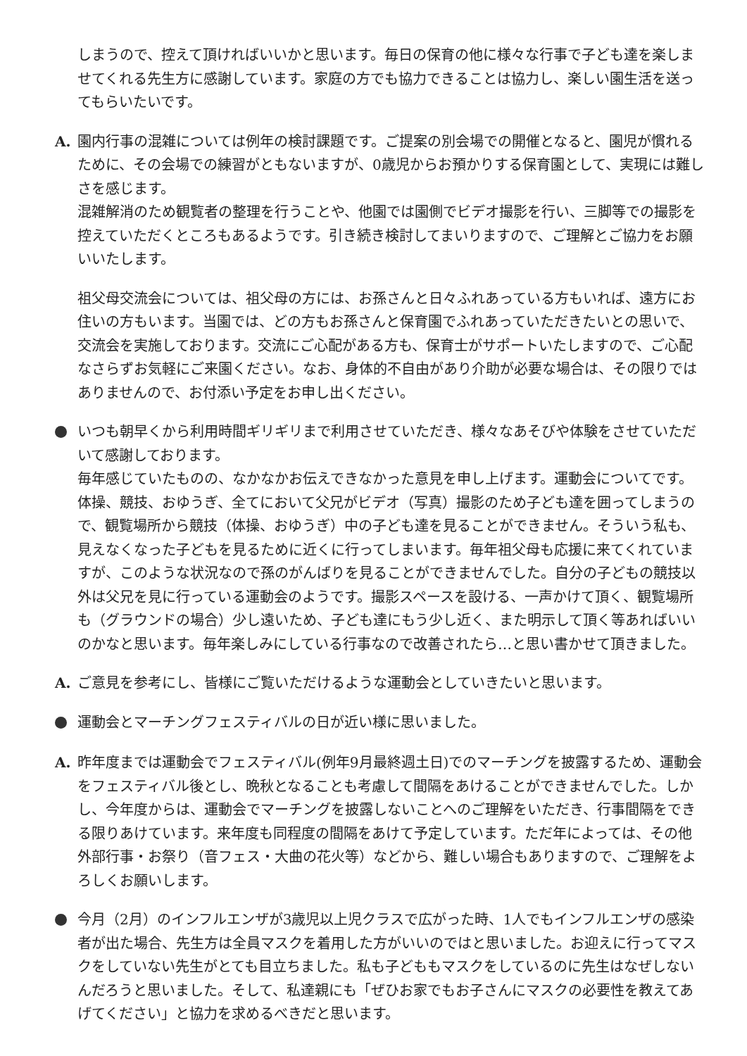しまうので、控えて頂ければいいかと思います。毎日の保育の他に様々な行事で子ども達を楽しませてくれる先生方に感謝しています。家庭の方でも協力できることは協力し、楽しい園生活を送ってもらいたいです。
A. 園内行事の混雑については例年の検討課題です。ご提案の別会場での開催となると、園児が慣れるために、その会場での練習がともないますが、0歳児からお預かりする保育園として、実現には難しさを感じます。
混雑解消のため観覧者の整理を行うことや、他園では園側でビデオ撮影を行い、三脚等での撮影を控えていただくところもあるようです。引き続き検討してまいりますので、ご理解とご協力をお願いいたします。
祖父母交流会については、祖父母の方には、お孫さんと日々ふれあっている方もいれば、遠方にお住いの方もいます。当園では、どの方もお孫さんと保育園でふれあっていただきたいとの思いで、交流会を実施しております。交流にご心配がある方も、保育士がサポートいたしますので、ご心配なさらずお気軽にご来園ください。なお、身体的不自由があり介助が必要な場合は、その限りではありませんので、お付添い予定をお申し出ください。
いつも朝早くから利用時間ギリギリまで利用させていただき、様々なあそびや体験をさせていただいて感謝しております。
毎年感じていたものの、なかなかお伝えできなかった意見を申し上げます。運動会についてです。体操、競技、おゆうぎ、全てにおいて父兄がビデオ（写真）撮影のため子ども達を囲ってしまうので、観覧場所から競技（体操、おゆうぎ）中の子ども達を見ることができません。そういう私も、見えなくなった子どもを見るために近くに行ってしまいます。毎年祖父母も応援に来てくれていますが、このような状況なので孫のがんばりを見ることができませんでした。自分の子どもの競技以外は父兄を見に行っている運動会のようです。撮影スペースを設ける、一声かけて頂く、観覧場所も（グラウンドの場合）少し遠いため、子ども達にもう少し近く、また明示して頂く等あればいいのかなと思います。毎年楽しみにしている行事なので改善されたら…と思い書かせて頂きました。
A. ご意見を参考にし、皆様にご覧いただけるような運動会としていきたいと思います。
運動会とマーチングフェスティバルの日が近い様に思いました。
A. 昨年度までは運動会でフェスティバル(例年9月最終週土日)でのマーチングを披露するため、運動会をフェスティバル後とし、晩秋となることも考慮して間隔をあけることができませんでした。しかし、今年度からは、運動会でマーチングを披露しないことへのご理解をいただき、行事間隔をできる限りあけています。来年度も同程度の間隔をあけて予定しています。ただ年によっては、その他外部行事・お祭り（音フェス・大曲の花火等）などから、難しい場合もありますので、ご理解をよろしくお願いします。
今月（2月）のインフルエンザが3歳児以上児クラスで広がった時、1人でもインフルエンザの感染者が出た場合、先生方は全員マスクを着用した方がいいのではと思いました。お迎えに行ってマスクをしていない先生がとても目立ちました。私も子どももマスクをしているのに先生はなぜしないんだろうと思いました。そして、私達親にも「ぜひお家でもお子さんにマスクの必要性を教えてあげてください」と協力を求めるべきだと思います。